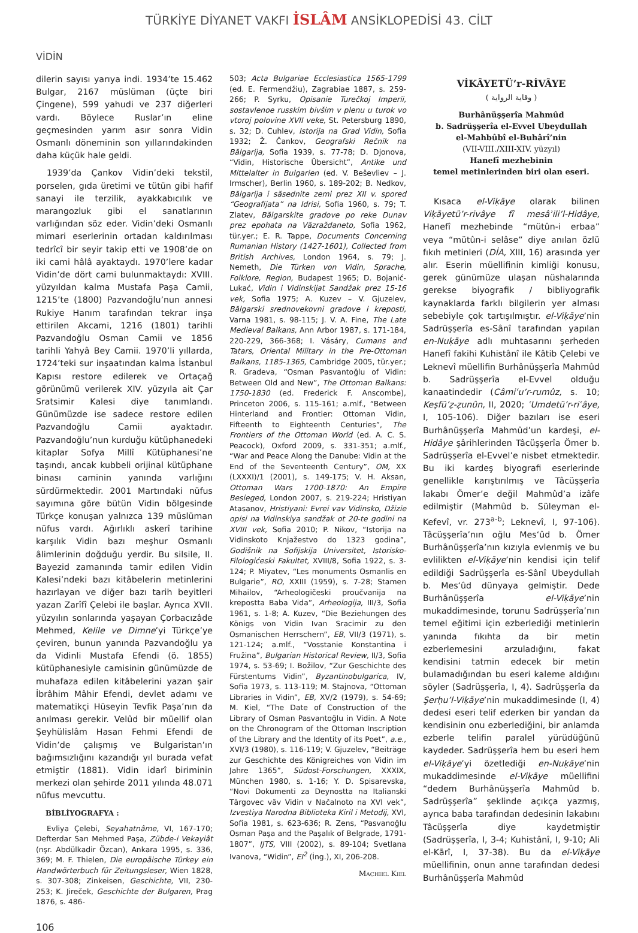TÜRKİYE DİYANET VAKFI İSLÂM ANSİKLOPEDİSİ 43. CİLT
VİDİN
dilerin sayısı yarıya indi. 1934’te 15.462 Bulgar, 2167 müslüman (üçte biri Çingene), 599 yahudi ve 237 diğerleri vardı. Böylece Ruslar’ın eline geçmesinden yarım asır sonra Vidin Osmanlı döneminin son yıllarındakinden daha küçük hale geldi.
1939’da Çankov Vidin’deki tekstil, porselen, gıda üretimi ve tütün gibi hafif sanayi ile terzilik, ayakkabıcılık ve marangozluk gibi el sanatlarının varlığından söz eder. Vidin’deki Osmanlı mimari eserlerinin ortadan kaldırılması tedrîcî bir seyir takip etti ve 1908’de on iki cami hâlâ ayaktaydı. 1970’lere kadar Vidin’de dört cami bulunmaktaydı: XVIII. yüzyıldan kalma Mustafa Paşa Camii, 1215’te (1800) Pazvandoğlu’nun annesi Rukiye Hanım tarafından tekrar inşa ettirilen Akcami, 1216 (1801) tarihli Pazvandoğlu Osman Camii ve 1856 tarihli Yahyâ Bey Camii. 1970’li yıllarda, 1724’teki sur inşaatından kalma İstanbul Kapısı restore edilerek ve Ortaçağ görünümü verilerek XIV. yüzyıla ait Çar Sratsimir Kalesi diye tanımlandı. Günümüzde ise sadece restore edilen Pazvandoğlu Camii ayaktadır. Pazvandoğlu’nun kurduğu kütüphanedeki kitaplar Sofya Millî Kütüphanesi’ne taşındı, ancak kubbeli orijinal kütüphane binası caminin yanında varlığını sürdürmektedir. 2001 Martındaki nüfus sayımına göre bütün Vidin bölgesinde Türkçe konuşan yalnızca 139 müslüman nüfus vardı. Ağırlıklı askerî tarihine karşılık Vidin bazı meşhur Osmanlı âlimlerinin doğduğu yerdir. Bu silsile, II. Bayezid zamanında tamir edilen Vidin Kalesi’ndeki bazı kitâbelerin metinlerini hazırlayan ve diğer bazı tarih beyitleri yazan Zarîfî Çelebi ile başlar. Ayrıca XVII. yüzyılın sonlarında yaşayan Çorbacızâde Mehmed, Kelile ve Dimne’yi Türkçe’ye çeviren, bunun yanında Pazvandoğlu ya da Vidinli Mustafa Efendi (ö. 1855) kütüphanesiyle camisinin günümüzde de muhafaza edilen kitâbelerini yazan şair İbrâhim Mâhir Efendi, devlet adamı ve matematikçi Hüseyin Tevfik Paşa’nın da anılması gerekir. Velûd bir müellif olan Şeyhülislâm Hasan Fehmi Efendi de Vidin’de çalışmış ve Bulgaristan’ın bağımsızlığını kazandığı yıl burada vefat etmiştir (1881). Vidin idarî biriminin merkezi olan şehirde 2011 yılında 48.071 nüfus mevcuttu.
BİBLİYOGRAFYA :
Evliya Çelebi, Seyahatnâme, VI, 167-170; Defterdar Sarı Mehmed Paşa, Zübde-i Vekayiât (nşr. Abdülkadir Özcan), Ankara 1995, s. 336, 369; M. F. Thielen, Die europäische Türkey ein Handwörterbuch für Zeitungsleser, Wien 1828, s. 307-308; Zinkeisen, Geschichte, VII, 230-253; K. Jireček, Geschichte der Bulgaren, Prag 1876, s. 486-
503; Acta Bulgariae Ecclesiastica 1565-1799 (ed. E. Fermendžiu), Zagrabiae 1887, s. 259-266; P. Syrku, Opisanie Turečkoj Imperii, sostavlenoe russkim bivšim v plenu u turok vo vtoroj polovine XVII veke, St. Petersburg 1890, s. 32; D. Cuhlev, Istorija na Grad Vidin, Sofia 1932; Ž. Čankov, Geografski Rečnik na Bălgarija, Sofia 1939, s. 77-78; D. Djonova, “Vidin, Historische Übersicht”, Antike und Mittelalter in Bulgarien (ed. V. Beševliev – J. Irmscher), Berlin 1960, s. 189-202; B. Nedkov, Bălgarija i săsednite zemi prez XII v. spored “Geografijata” na Idrisi, Sofia 1960, s. 79; T. Zlatev, Bălgarskite gradove po reke Dunav prez epohata na Văzraždaneto, Sofia 1962, tür.yer.; E. R. Tappe, Documents Concerning Rumanian History (1427-1601), Collected from British Archives, London 1964, s. 79; J. Nemeth, Die Türken von Vidin, Sprache, Folklore, Region, Budapest 1965; D. Bojanić-Lukać, Vidin i Vidinskijat Sandžak prez 15-16 vek, Sofia 1975; A. Kuzev – V. Gjuzelev, Bălgarski srednovekovni gradove i kreposti, Varna 1981, s. 98-115; J. V. A. Fine, The Late Medieval Balkans, Ann Arbor 1987, s. 171-184, 220-229, 366-368; I. Vásáry, Cumans and Tatars, Oriental Military in the Pre-Ottoman Balkans, 1185-1365, Cambridge 2005, tür.yer.; R. Gradeva, “Osman Pasvantoğlu of Vidin: Between Old and New”, The Ottoman Balkans: 1750-1830 (ed. Frederick F. Anscombe), Princeton 2006, s. 115-161; a.mlf., “Between Hinterland and Frontier: Ottoman Vidin, Fifteenth to Eighteenth Centuries”, The Frontiers of the Ottoman World (ed. A. C. S. Peacock), Oxford 2009, s. 331-351; a.mlf., “War and Peace Along the Danube: Vidin at the End of the Seventeenth Century”, OM, XX (LXXXI)/1 (2001), s. 149-175; V. H. Aksan, Ottoman Wars 1700-1870: An Empire Besieged, London 2007, s. 219-224; Hristiyan Atasanov, Hristiyani: Evrei vav Vidinsko, Džizie opisi na Vidinskiya sandžak ot 20-te godini na XVIII vek, Sofia 2010; P. Nikov, “Istorija na Vidinskoto Knjažestvo do 1323 godina”, Godišnik na Sofijskija Universitet, Istorisko-Filologićeski Fakultet, XVIII/8, Sofia 1922, s. 3-124; P. Miyatev, “Les monuments Osmanlis en Bulgarie”, RO, XXIII (1959), s. 7-28; Stamen Mihailov, “Arheologičeski proučvanija na krepostta Baba Vida”, Arheologija, III/3, Sofia 1961, s. 1-8; A. Kuzev, “Die Beziehungen des Königs von Vidin Ivan Sracimir zu den Osmanischen Herrschern”, EB, VII/3 (1971), s. 121-124; a.mlf., “Vosstanie Konstantina i Fružina”, Bulgarian Historical Review, II/3, Sofia 1974, s. 53-69; I. Božilov, “Zur Geschichte des Fürstentums Vidin”, Byzantinobulgarica, IV, Sofia 1973, s. 113-119; M. Stajnova, “Ottoman Libraries in Vidin”, EB, XV/2 (1979), s. 54-69; M. Kiel, “The Date of Construction of the Library of Osman Pasvantoğlu in Vidin. A Note on the Chronogram of the Ottoman Inscription of the Library and the Identity of its Poet”, a.e., XVI/3 (1980), s. 116-119; V. Gjuzelev, “Beiträge zur Geschichte des Königreiches von Vidin im Jahre 1365”, Südost-Forschungen, XXXIX, München 1980, s. 1-16; Y. D. Spisarevska, “Novi Dokumenti za Deynostta na Italianski Tărgovec văv Vidin v Načalnoto na XVI vek”, Izvestiya Narodna Biblioteka Kiril i Metodij, XVI, Sofia 1981, s. 623-636; R. Zens, “Pasvanoğlu Osman Paşa and the Paşalık of Belgrade, 1791-1807”, IJTS, VIII (2002), s. 89-104; Svetlana Ivanova, “Widin”, EI<sup>2</sup> (İng.), XI, 206-208.
Machiel Kiel
VİKÂYETÜ’r-RİVÂYE
( وقاية الرواية )
Burhânüşşerîa Mahmûd
b. Sadrüşşerîa el-Evvel Ubeydullah
el-Mahbûbî el-Buhârî’nin
(VII-VIII./XIII-XIV. yüzyıl)
Hanefî mezhebinin
temel metinlerinden biri olan eseri.
Kısaca el-Viḳāye olarak bilinen Viḳāyetü’r-rivâye fî mesâʾili’l-Hidâye, Hanefî mezhebinde “mütûn-i erbaa” veya “mütûn-i selâse” diye anılan özlü fıkıh metinleri (DİA, XIII, 16) arasında yer alır. Eserin müellifinin kimliği konusu, gerek günümüze ulaşan nüshalarında gerekse biyografik / bibliyografik kaynaklarda farklı bilgilerin yer alması sebebiyle çok tartışılmıştır. el-Viḳāye’nin Sadrüşşerîa es-Sânî tarafından yapılan en-Nuḳāye adlı muhtasarını şerheden Hanefî fakihi Kuhistânî ile Kâtib Çelebi ve Leknevî müellifin Burhânüşşerîa Mahmûd b. Sadrüşşerîa el-Evvel olduğu kanaatindedir (Câmiʿu’r-rumûz, s. 10; Keşfü’ẓ-ẓunûn, II, 2020; ʿUmdetü’r-riʿâye, I, 105-106). Diğer bazıları ise eseri Burhânüşşerîa Mahmûd’un kardeşi, el-Hidâye şârihlerinden Tâcüşşerîa Ömer b. Sadrüşşerîa el-Evvel’e nisbet etmektedir. Bu iki kardeş biyografi eserlerinde genellikle karıştırılmış ve Tâcüşşerîa lakabı Ömer’e değil Mahmûd’a izâfe edilmiştir (Mahmûd b. Süleyman el-Kefevî, vr. 273<sup>a-b</sup>; Leknevî, I, 97-106). Tâcüşşerîa’nın oğlu Mes‘ûd b. Ömer Burhânüşşerîa’nın kızıyla evlenmiş ve bu evlilikten el-Viḳāye’nin kendisi için telif edildiği Sadrüşşerîa es-Sânî Ubeydullah b. Mes‘ûd dünyaya gelmiştir. Dede Burhânüşşerîa el-Viḳāye’nin mukaddimesinde, torunu Sadrüşşerîa’nın temel eğitimi için ezberlediği metinlerin yanında fıkıhta da bir metin ezberlemesini arzuladığını, fakat kendisini tatmin edecek bir metin bulamadığından bu eseri kaleme aldığını söyler (Sadrüşşerîa, I, 4). Sadrüşşerîa da Şerḥu’l-Viḳāye’nin mukaddimesinde (I, 4) dedesi eseri telif ederken bir yandan da kendisinin onu ezberlediğini, bir anlamda ezberle telifin paralel yürüdüğünü kaydeder. Sadrüşşerîa hem bu eseri hem el-Viḳāye’yi özetlediği en-Nuḳāye’nin mukaddimesinde el-Viḳāye müellifini “dedem Burhânüşşerîa Mahmûd b. Sadrüşşerîa” şeklinde açıkça yazmış, ayrıca baba tarafından dedesinin lakabını Tâcüşşerîa diye kaydetmiştir (Sadrüşşerîa, I, 3-4; Kuhistânî, I, 9-10; Ali el-Kārî, I, 37-38). Bu da el-Viḳāye müellifinin, onun anne tarafından dedesi Burhânüşşerîa Mahmûd
106